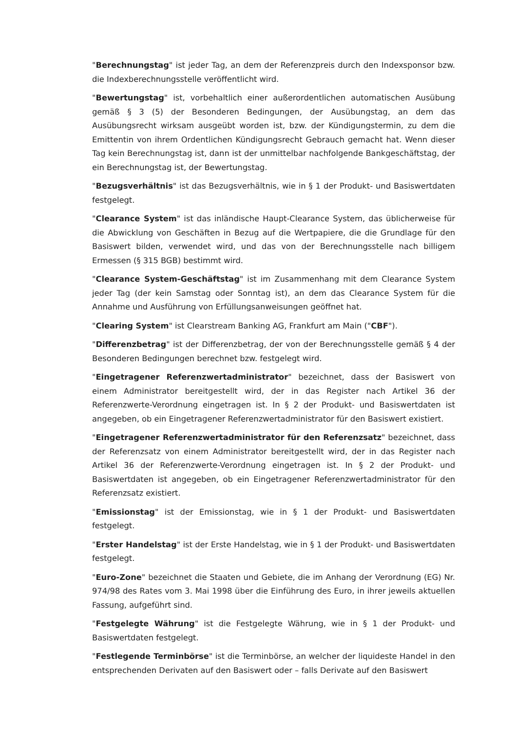"Berechnungstag" ist jeder Tag, an dem der Referenzpreis durch den Indexsponsor bzw. die Indexberechnungsstelle veröffentlicht wird.
"Bewertungstag" ist, vorbehaltlich einer außerordentlichen automatischen Ausübung gemäß § 3 (5) der Besonderen Bedingungen, der Ausübungstag, an dem das Ausübungsrecht wirksam ausgeübt worden ist, bzw. der Kündigungstermin, zu dem die Emittentin von ihrem Ordentlichen Kündigungsrecht Gebrauch gemacht hat. Wenn dieser Tag kein Berechnungstag ist, dann ist der unmittelbar nachfolgende Bankgeschäftstag, der ein Berechnungstag ist, der Bewertungstag.
"Bezugsverhältnis" ist das Bezugsverhältnis, wie in § 1 der Produkt- und Basiswertdaten festgelegt.
"Clearance System" ist das inländische Haupt-Clearance System, das üblicherweise für die Abwicklung von Geschäften in Bezug auf die Wertpapiere, die die Grundlage für den Basiswert bilden, verwendet wird, und das von der Berechnungsstelle nach billigem Ermessen (§ 315 BGB) bestimmt wird.
"Clearance System-Geschäftstag" ist im Zusammenhang mit dem Clearance System jeder Tag (der kein Samstag oder Sonntag ist), an dem das Clearance System für die Annahme und Ausführung von Erfüllungsanweisungen geöffnet hat.
"Clearing System" ist Clearstream Banking AG, Frankfurt am Main ("CBF").
"Differenzbetrag" ist der Differenzbetrag, der von der Berechnungsstelle gemäß § 4 der Besonderen Bedingungen berechnet bzw. festgelegt wird.
"Eingetragener Referenzwertadministrator" bezeichnet, dass der Basiswert von einem Administrator bereitgestellt wird, der in das Register nach Artikel 36 der Referenzwerte-Verordnung eingetragen ist. In § 2 der Produkt- und Basiswertdaten ist angegeben, ob ein Eingetragener Referenzwertadministrator für den Basiswert existiert.
"Eingetragener Referenzwertadministrator für den Referenzsatz" bezeichnet, dass der Referenzsatz von einem Administrator bereitgestellt wird, der in das Register nach Artikel 36 der Referenzwerte-Verordnung eingetragen ist. In § 2 der Produkt- und Basiswertdaten ist angegeben, ob ein Eingetragener Referenzwertadministrator für den Referenzsatz existiert.
"Emissionstag" ist der Emissionstag, wie in § 1 der Produkt- und Basiswertdaten festgelegt.
"Erster Handelstag" ist der Erste Handelstag, wie in § 1 der Produkt- und Basiswertdaten festgelegt.
"Euro-Zone" bezeichnet die Staaten und Gebiete, die im Anhang der Verordnung (EG) Nr. 974/98 des Rates vom 3. Mai 1998 über die Einführung des Euro, in ihrer jeweils aktuellen Fassung, aufgeführt sind.
"Festgelegte Währung" ist die Festgelegte Währung, wie in § 1 der Produkt- und Basiswertdaten festgelegt.
"Festlegende Terminbörse" ist die Terminbörse, an welcher der liquideste Handel in den entsprechenden Derivaten auf den Basiswert oder – falls Derivate auf den Basiswert